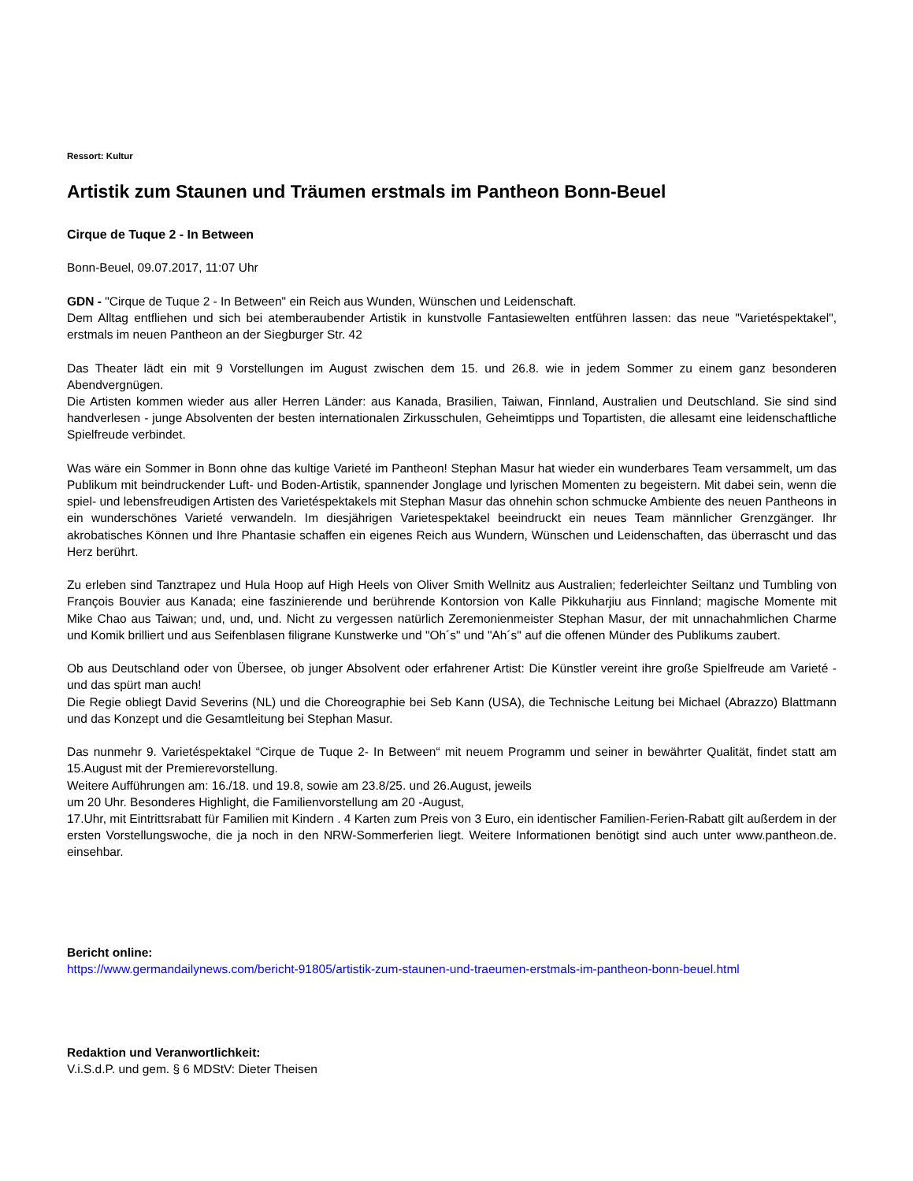Ressort: Kultur
Artistik zum Staunen und Träumen erstmals im Pantheon Bonn-Beuel
Cirque de Tuque 2 - In Between
Bonn-Beuel, 09.07.2017, 11:07 Uhr
GDN - "Cirque de Tuque 2 - In Between" ein Reich aus Wunden, Wünschen und Leidenschaft.
Dem Alltag entfliehen und sich bei atemberaubender Artistik in kunstvolle Fantasiewelten entführen lassen: das neue "Varietéspektakel", erstmals im neuen Pantheon an der Siegburger Str. 42
Das Theater lädt ein mit 9 Vorstellungen im August zwischen dem 15. und 26.8. wie in jedem Sommer zu einem ganz besonderen Abendvergnügen.
Die Artisten kommen wieder aus aller Herren Länder: aus Kanada, Brasilien, Taiwan, Finnland, Australien und Deutschland. Sie sind sind handverlesen - junge Absolventen der besten internationalen Zirkusschulen, Geheimtipps und Topartisten, die allesamt eine leidenschaftliche Spielfreude verbindet.
Was wäre ein Sommer in Bonn ohne das kultige Varieté im Pantheon! Stephan Masur hat wieder ein wunderbares Team versammelt, um das Publikum mit beindruckender Luft- und Boden-Artistik, spannender Jonglage und lyrischen Momenten zu begeistern. Mit dabei sein, wenn die spiel- und lebensfreudigen Artisten des Varietéspektakels mit Stephan Masur das ohnehin schon schmucke Ambiente des neuen Pantheons in ein wunderschönes Varieté verwandeln. Im diesjährigen Varietespektakel beeindruckt ein neues Team männlicher Grenzgänger. Ihr akrobatisches Können und Ihre Phantasie schaffen ein eigenes Reich aus Wundern, Wünschen und Leidenschaften, das überrascht und das Herz berührt.
Zu erleben sind Tanztrapez und Hula Hoop auf High Heels von Oliver Smith Wellnitz aus Australien; federleichter Seiltanz und Tumbling von François Bouvier aus Kanada; eine faszinierende und berührende Kontorsion von Kalle Pikkuharjiu aus Finnland; magische Momente mit Mike Chao aus Taiwan; und, und, und. Nicht zu vergessen natürlich Zeremonienmeister Stephan Masur, der mit unnachahmlichen Charme und Komik brilliert und aus Seifenblasen filigrane Kunstwerke und "Oh´s" und "Ah´s" auf die offenen Münder des Publikums zaubert.
Ob aus Deutschland oder von Übersee, ob junger Absolvent oder erfahrener Artist: Die Künstler vereint ihre große Spielfreude am Varieté - und das spürt man auch!
Die Regie obliegt David Severins (NL) und die Choreographie bei Seb Kann (USA), die Technische Leitung bei Michael (Abrazzo) Blattmann und das Konzept und die Gesamtleitung bei Stephan Masur.
Das nunmehr 9. Varietéspektakel “Cirque de Tuque 2- In Between“ mit neuem Programm und seiner in bewährter Qualität, findet statt am 15.August mit der Premierevorstellung.
Weitere Aufführungen am: 16./18. und 19.8, sowie am 23.8/25. und 26.August, jeweils
um 20 Uhr. Besonderes Highlight, die Familienvorstellung am 20 -August,
17.Uhr, mit Eintrittsrabatt für Familien mit Kindern . 4 Karten zum Preis von 3 Euro, ein identischer Familien-Ferien-Rabatt gilt außerdem in der ersten Vorstellungswoche, die ja noch in den NRW-Sommerferien liegt. Weitere Informationen benötigt sind auch unter www.pantheon.de. einsehbar.
Bericht online:
https://www.germandailynews.com/bericht-91805/artistik-zum-staunen-und-traeumen-erstmals-im-pantheon-bonn-beuel.html
Redaktion und Veranwortlichkeit:
V.i.S.d.P. und gem. § 6 MDStV: Dieter Theisen